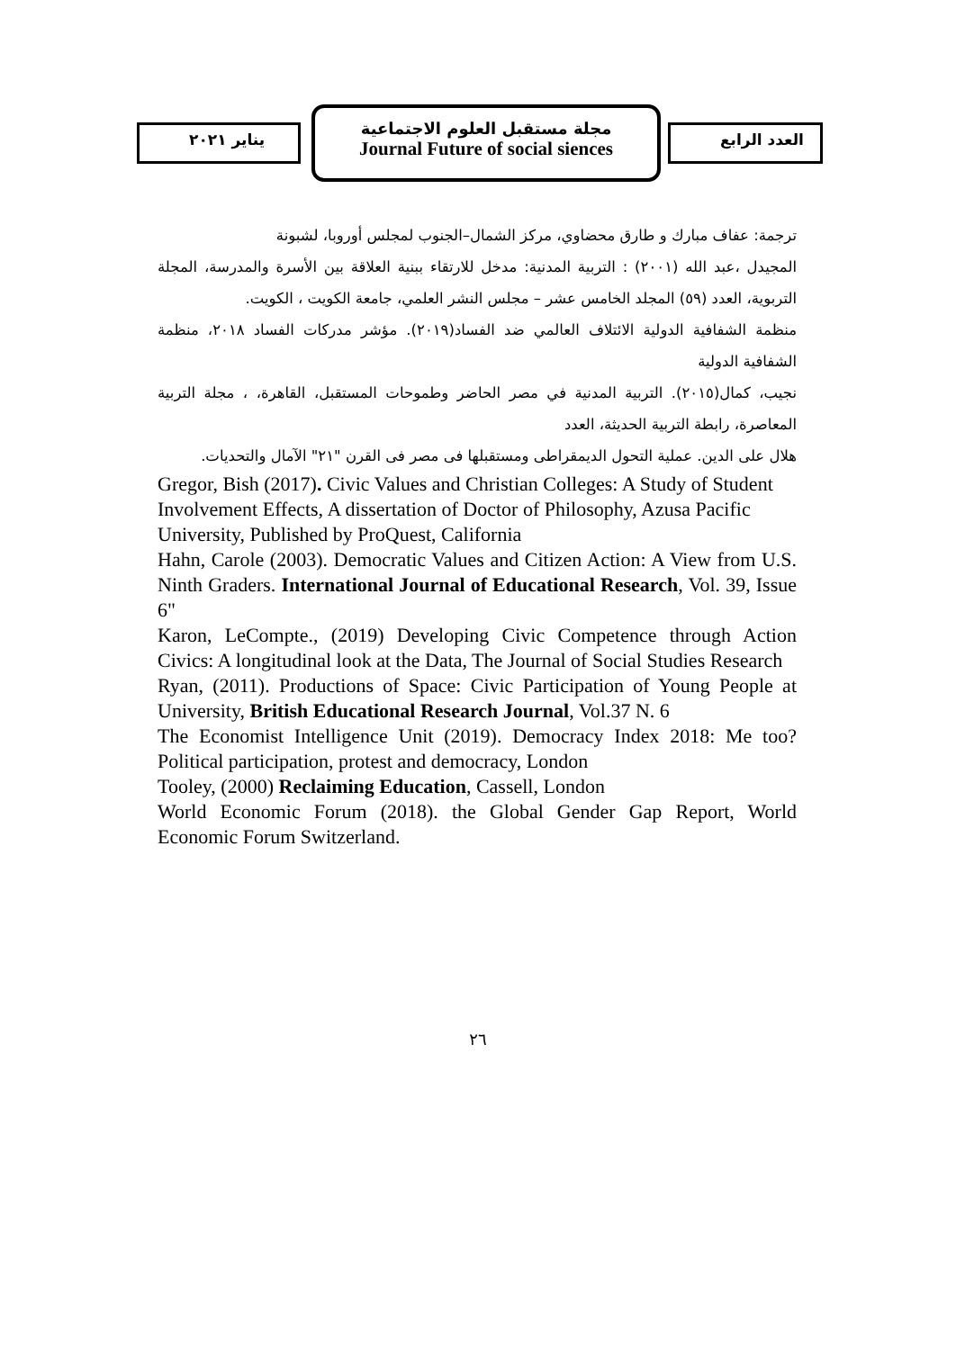مجلة مستقبل العلوم الاجتماعية
Journal Future of social siences
يناير ٢٠٢١ العدد الرابع
ترجمة: عفاف مبارك و طارق محضاوي، مركز الشمال–الجنوب لمجلس أوروبا، لشبونة
المجيدل ،عبد الله (٢٠٠١) : التربية المدنية: مدخل للارتقاء ببنية العلاقة بين الأسرة والمدرسة، المجلة التربوية، العدد (٥٩) المجلد الخامس عشر – مجلس النشر العلمي، جامعة الكويت ، الكويت.
منظمة الشفافية الدولية الائتلاف العالمي ضد الفساد(٢٠١٩). مؤشر مدركات الفساد ٢٠١٨، منظمة الشفافية الدولية
نجيب، كمال(٢٠١٥). التربية المدنية في مصر الحاضر وطموحات المستقبل، القاهرة، ، مجلة التربية المعاصرة، رابطة التربية الحديثة، العدد
هلال على الدين. عملية التحول الديمقراطى ومستقبلها فى مصر فى القرن "٢١" الآمال والتحديات.
Gregor, Bish (2017). Civic Values and Christian Colleges: A Study of Student Involvement Effects, A dissertation of Doctor of Philosophy, Azusa Pacific University, Published by ProQuest, California
Hahn, Carole (2003). Democratic Values and Citizen Action: A View from U.S. Ninth Graders. International Journal of Educational Research, Vol. 39, Issue 6"
Karon, LeCompte., (2019) Developing Civic Competence through Action Civics: A longitudinal look at the Data, The Journal of Social Studies Research
Ryan, (2011). Productions of Space: Civic Participation of Young People at University, British Educational Research Journal, Vol.37 N. 6
The Economist Intelligence Unit (2019). Democracy Index 2018: Me too? Political participation, protest and democracy, London
Tooley, (2000) Reclaiming Education, Cassell, London
World Economic Forum (2018). the Global Gender Gap Report, World Economic Forum Switzerland.
٢٦